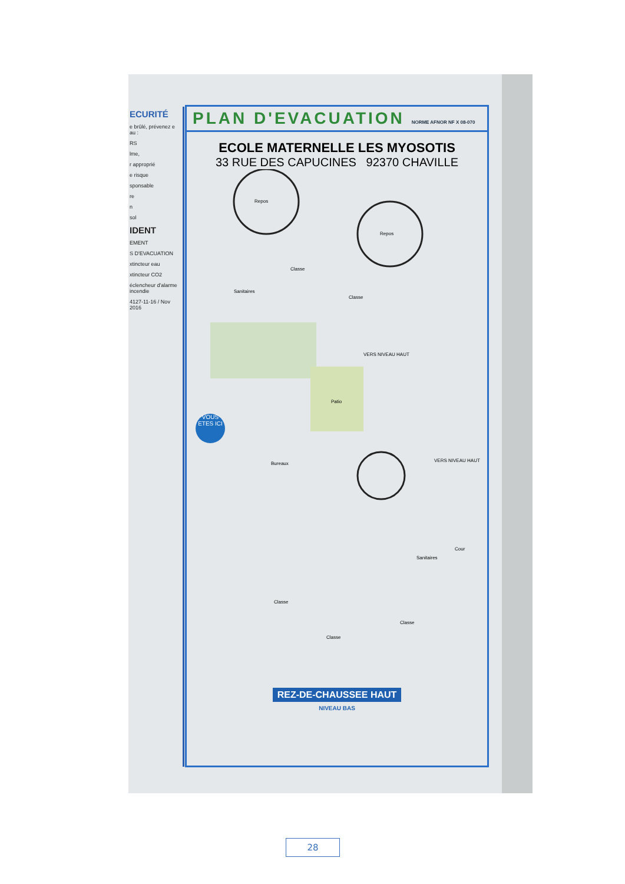ECURITÉ
e brûlé, prévenez e au :
RS
lme,
r approprié
e risque
sponsable
re
n
sol
IDENT
EMENT
S D'EVACUATION
xtincteur eau
xtincteur CO2
éclencheur d'alarme incendie
4127-11-16 / Nov 2016
PLAN D'EVACUATION NORME AFNOR NF X 08-070
ECOLE MATERNELLE LES MYOSOTIS
33 RUE DES CAPUCINES 92370 CHAVILLE
Repos
Repos
Classe
Sanitaires
Classe
VERS NIVEAU HAUT
Patio
VOUS ETES ICI
Bureaux
VERS NIVEAU HAUT
Cour
Sanitaires
Classe
Classe
Classe
REZ-DE-CHAUSSEE HAUT
NIVEAU BAS
28